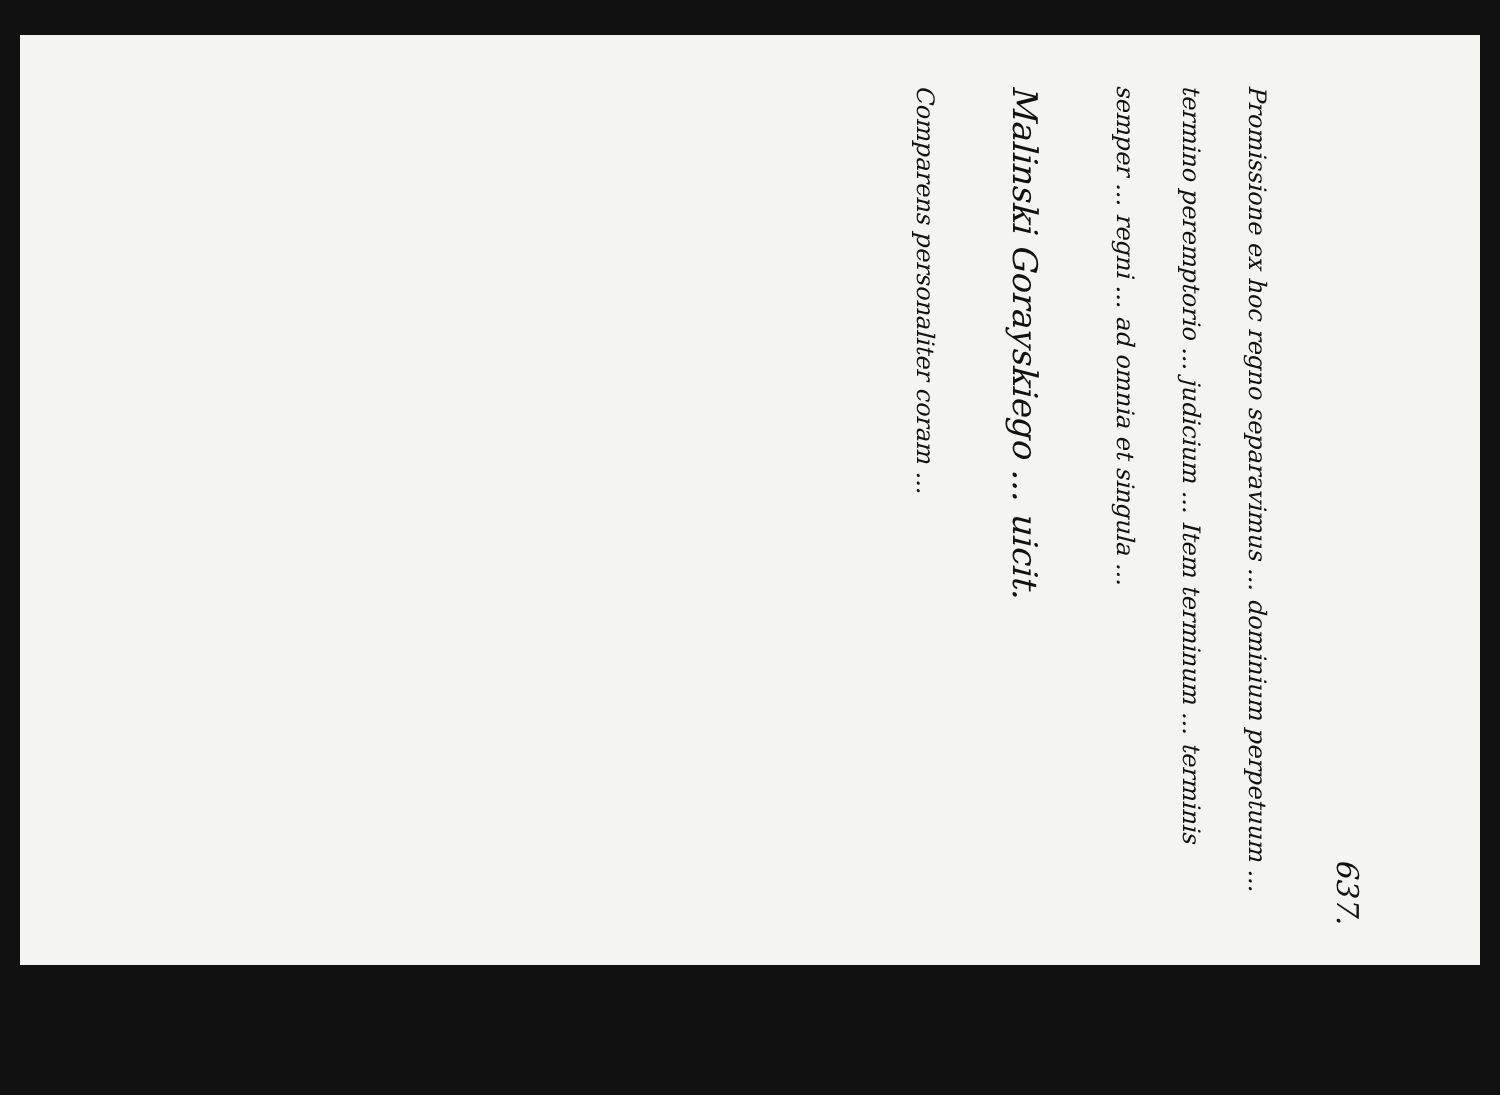637.
Promissione ex hoc regno separavimus ... dominium perpetuum ... termino peremptorio ... judicium ... Item terminum ... terminis semper ... regni ... ad omnia et singula ...
Malinski Gorayskiego ... uicit.
Comparens personaliter coram ...